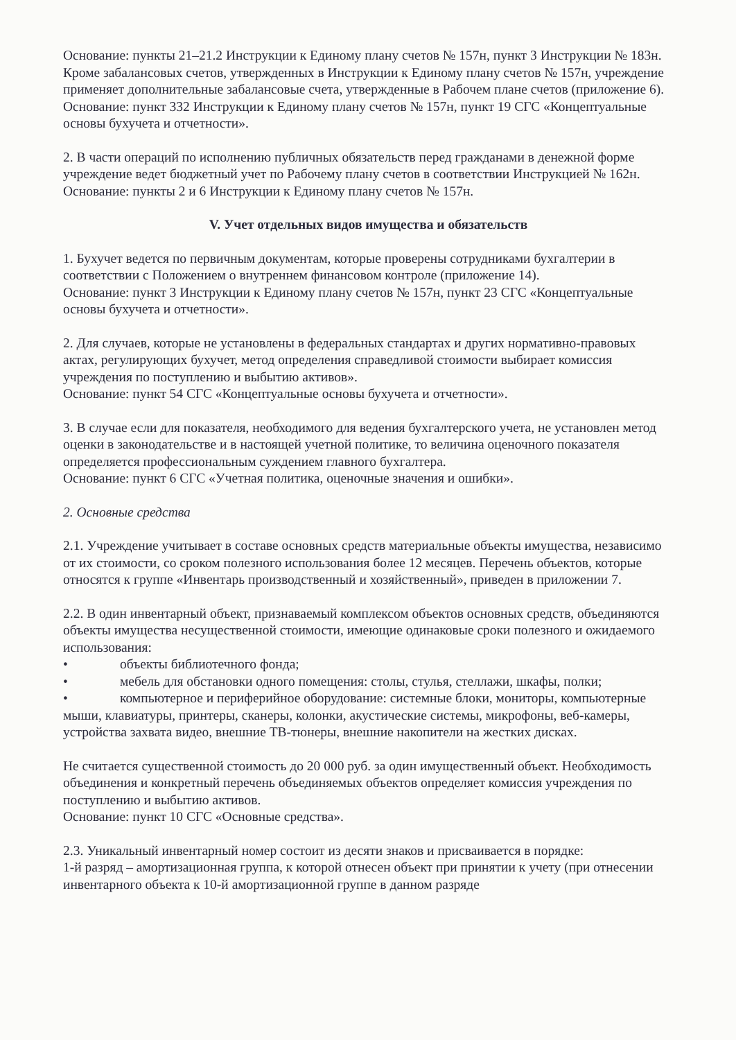Основание: пункты 21–21.2 Инструкции к Единому плану счетов № 157н, пункт 3 Инструкции № 183н.
Кроме забалансовых счетов, утвержденных в Инструкции к Единому плану счетов № 157н, учреждение применяет дополнительные забалансовые счета, утвержденные в Рабочем плане счетов (приложение 6).
Основание: пункт 332 Инструкции к Единому плану счетов № 157н, пункт 19 СГС «Концептуальные основы бухучета и отчетности».
2. В части операций по исполнению публичных обязательств перед гражданами в денежной форме учреждение ведет бюджетный учет по Рабочему плану счетов в соответствии Инструкцией № 162н.
Основание: пункты 2 и 6 Инструкции к Единому плану счетов № 157н.
V. Учет отдельных видов имущества и обязательств
1. Бухучет ведется по первичным документам, которые проверены сотрудниками бухгалтерии в соответствии с Положением о внутреннем финансовом контроле (приложение 14).
Основание: пункт 3 Инструкции к Единому плану счетов № 157н, пункт 23 СГС «Концептуальные основы бухучета и отчетности».
2. Для случаев, которые не установлены в федеральных стандартах и других нормативно-правовых актах, регулирующих бухучет, метод определения справедливой стоимости выбирает комиссия учреждения по поступлению и выбытию активов».
Основание: пункт 54 СГС «Концептуальные основы бухучета и отчетности».
3. В случае если для показателя, необходимого для ведения бухгалтерского учета, не установлен метод оценки в законодательстве и в настоящей учетной политике, то величина оценочного показателя определяется профессиональным суждением главного бухгалтера.
Основание: пункт 6 СГС «Учетная политика, оценочные значения и ошибки».
2. Основные средства
2.1. Учреждение учитывает в составе основных средств материальные объекты имущества, независимо от их стоимости, со сроком полезного использования более 12 месяцев. Перечень объектов, которые относятся к группе «Инвентарь производственный и хозяйственный», приведен в приложении 7.
2.2. В один инвентарный объект, признаваемый комплексом объектов основных средств, объединяются объекты имущества несущественной стоимости, имеющие одинаковые сроки полезного и ожидаемого использования:
• объекты библиотечного фонда;
• мебель для обстановки одного помещения: столы, стулья, стеллажи, шкафы, полки;
• компьютерное и периферийное оборудование: системные блоки, мониторы, компьютерные мыши, клавиатуры, принтеры, сканеры, колонки, акустические системы, микрофоны, веб-камеры, устройства захвата видео, внешние ТВ-тюнеры, внешние накопители на жестких дисках.
Не считается существенной стоимость до 20 000 руб. за один имущественный объект. Необходимость объединения и конкретный перечень объединяемых объектов определяет комиссия учреждения по поступлению и выбытию активов.
Основание: пункт 10 СГС «Основные средства».
2.3. Уникальный инвентарный номер состоит из десяти знаков и присваивается в порядке:
1-й разряд – амортизационная группа, к которой отнесен объект при принятии к учету (при отнесении инвентарного объекта к 10-й амортизационной группе в данном разряде